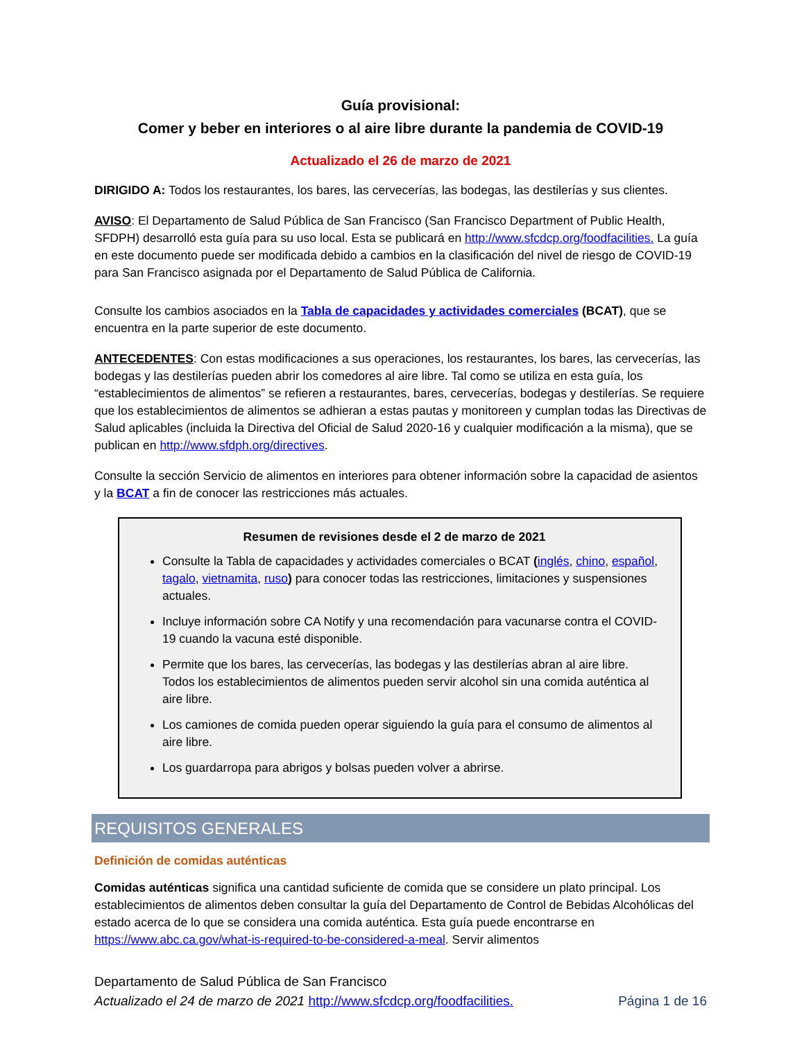Guía provisional:
Comer y beber en interiores o al aire libre durante la pandemia de COVID-19
Actualizado el 26 de marzo de 2021
DIRIGIDO A: Todos los restaurantes, los bares, las cervecerías, las bodegas, las destilerías y sus clientes.
AVISO: El Departamento de Salud Pública de San Francisco (San Francisco Department of Public Health, SFDPH) desarrolló esta guía para su uso local. Esta se publicará en http://www.sfcdcp.org/foodfacilities. La guía en este documento puede ser modificada debido a cambios en la clasificación del nivel de riesgo de COVID-19 para San Francisco asignada por el Departamento de Salud Pública de California.
Consulte los cambios asociados en la Tabla de capacidades y actividades comerciales (BCAT), que se encuentra en la parte superior de este documento.
ANTECEDENTES: Con estas modificaciones a sus operaciones, los restaurantes, los bares, las cervecerías, las bodegas y las destilerías pueden abrir los comedores al aire libre. Tal como se utiliza en esta guía, los “establecimientos de alimentos” se refieren a restaurantes, bares, cervecerías, bodegas y destilerías. Se requiere que los establecimientos de alimentos se adhieran a estas pautas y monitoreen y cumplan todas las Directivas de Salud aplicables (incluida la Directiva del Oficial de Salud 2020-16 y cualquier modificación a la misma), que se publican en http://www.sfdph.org/directives.
Consulte la sección Servicio de alimentos en interiores para obtener información sobre la capacidad de asientos y la BCAT a fin de conocer las restricciones más actuales.
Resumen de revisiones desde el 2 de marzo de 2021
Consulte la Tabla de capacidades y actividades comerciales o BCAT (inglés, chino, español, tagalo, vietnamita, ruso) para conocer todas las restricciones, limitaciones y suspensiones actuales.
Incluye información sobre CA Notify y una recomendación para vacunarse contra el COVID-19 cuando la vacuna esté disponible.
Permite que los bares, las cervecerías, las bodegas y las destilerías abran al aire libre. Todos los establecimientos de alimentos pueden servir alcohol sin una comida auténtica al aire libre.
Los camiones de comida pueden operar siguiendo la guía para el consumo de alimentos al aire libre.
Los guardarropa para abrigos y bolsas pueden volver a abrirse.
REQUISITOS GENERALES
Definición de comidas auténticas
Comidas auténticas significa una cantidad suficiente de comida que se considere un plato principal. Los establecimientos de alimentos deben consultar la guía del Departamento de Control de Bebidas Alcohólicas del estado acerca de lo que se considera una comida auténtica. Esta guía puede encontrarse en https://www.abc.ca.gov/what-is-required-to-be-considered-a-meal. Servir alimentos
Departamento de Salud Pública de San Francisco
Actualizado el 24 de marzo de 2021 http://www.sfcdcp.org/foodfacilities. Página 1 de 16